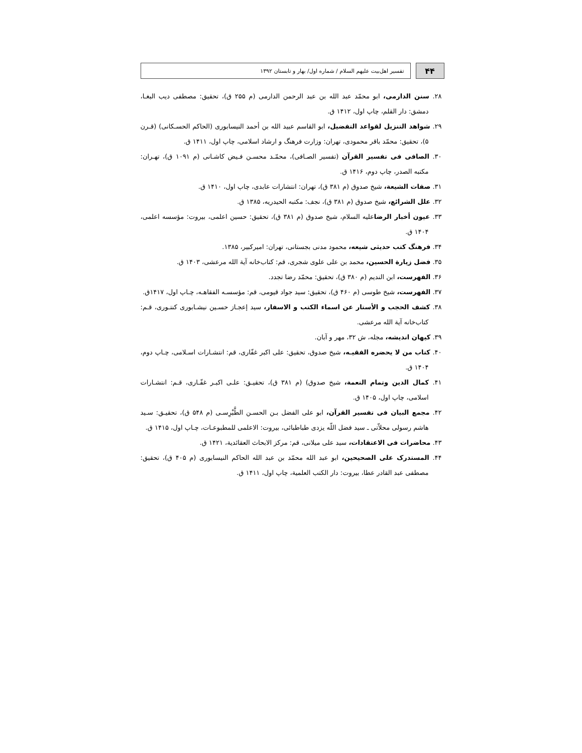۴۴
تفسیر اهل‌بیت علیهم السلام / شماره اول/ بهار و تابستان ۱۳۹۲
۲۸. سنن الدارمی، ابو محمّد عبد الله بن عبد الرحمن الدارمی (م ۲۵۵ ق)، تحقیق: مصطفی دیب البغـا، دمشق: دار القلم، چاپ اول، ۱۴۱۲ ق.
۲۹. شواهد التنزیل لقواعد التفضیل، ابو القاسم عبید الله بن أحمد النیسابوری (الحاکم الحسـکانی) (قـرن ۵)، تحقیق: محمّد باقر محمودی، تهران: وزارت فرهنگ و ارشاد اسلامی، چاپ اول، ۱۴۱۱ ق.
۳۰. الصافی فی تفسیر القرآن (تفسیر الصـافی)، محمّـد محسـن فـیض کاشـانی (م ۱۰۹۱ ق)، تهـران: مکتبه الصدر، چاپ دوم، ۱۴۱۶ ق.
۳۱. صفات الشیعة، شیخ صدوق (م ۳۸۱ ق)، تهران: انتشارات عابدی، چاپ اول، ۱۴۱۰ ق.
۳۲. علل الشرائع، شیخ صدوق (م ۳۸۱ ق)، نجف: مکتبه الحیدریه، ۱۳۸۵ ق.
۳۳. عیون أخبار الرضاعلیه السلام، شیخ صدوق (م ۳۸۱ ق)، تحقیق: حسین اعلمی، بیروت: مؤسسه اعلمی، ۱۴۰۴ ق.
۳۴. فرهنگ کتب حدیثی شیعه، محمود مدنی بجستانی، تهران: امیرکبیر، ۱۳۸۵.
۳۵. فضل زیارة الحسین، محمد بن علی علوی شجری، قم: کتاب‌خانه آیة الله مرعشی، ۱۴۰۳ ق.
۳۶. الفهرست، ابن الندیم (م ۳۸۰ ق)، تحقیق: محمّد رضا تجدد.
۳۷. الفهرست، شیخ طوسی (م ۴۶۰ ق)، تحقیق: سید جواد قیومی، قم: مؤسسـه الفقاهـه، چـاپ اول، ۱۴۱۷ق.
۳۸. کشف الحجب و الأستار عن اسماء الکتب و الاسفار، سید إعجـاز حسـین نیشـابوری کنتـوری، قـم: کتاب‌خانه آیة الله مرعشی.
۳۹. کیهان اندیشه، مجله، ش ۳۲، مهر و آبان.
۴۰. کتاب من لا یحضره الفقیـه، شیخ صدوق، تحقیق: علی اکبر غفّاری، قم: انتشـارات اسـلامی، چـاپ دوم، ۱۴۰۴ ق.
۴۱. کمال الدین وتمام النعمة، شیخ صدوق) (م ۳۸۱ ق)، تحقیـق: علـی اکبـر غفّـاری، قـم: انتشـارات اسلامی، چاپ اول، ۱۴۰۵ ق.
۴۲. مجمع البیان فی تفسیر القرآن، ابو علی الفضل بـن الحسـن الطَّبْرِسـی (م ۵۴۸ ق)، تحقیـق: سـید هاشم رسولی محلاّتی ـ سید فضل اللّه یزدی طباطبائی، بیروت: الاعلمی للمطبوعـات، چـاپ اول، ۱۴۱۵ ق.
۴۳. محاضرات فی الاعتقادات، سید علی میلانی، قم: مرکز الابحاث العقائدیة، ۱۴۲۱ ق.
۴۴. المستدرک علی الصحیحین، ابو عبد الله محمّد بن عبد الله الحاکم النیسابوری (م ۴۰۵ ق)، تحقیق: مصطفی عبد القادر عطا، بیروت: دار الکتب العلمیة، چاپ اول، ۱۴۱۱ ق.